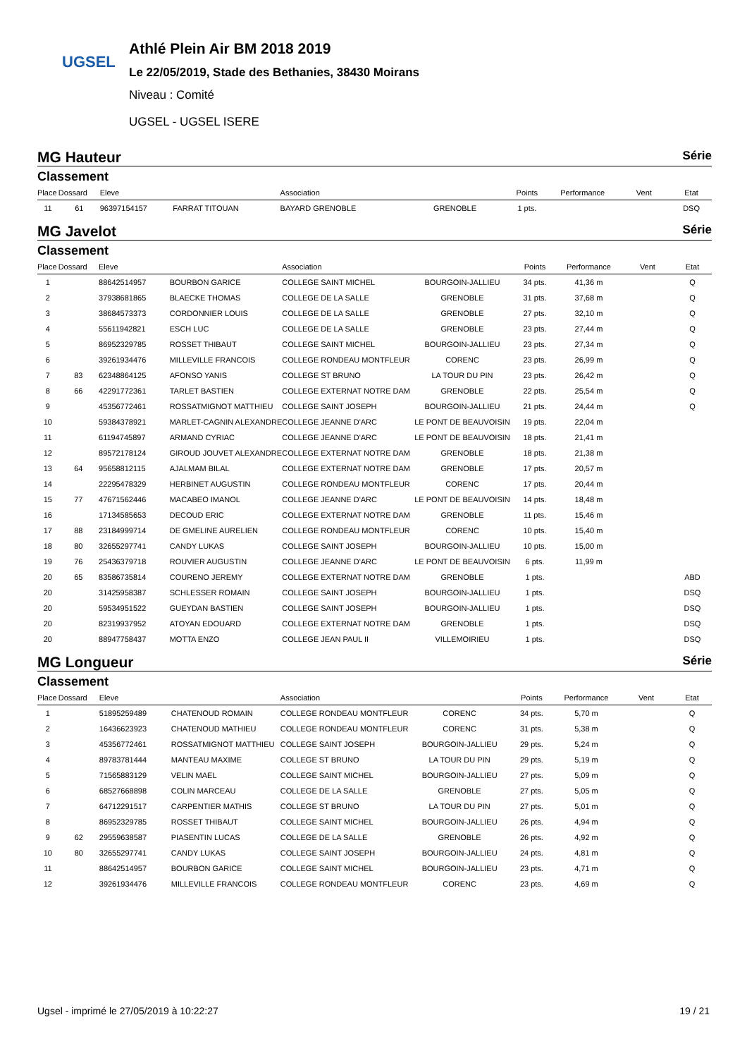UGSEL
Athlé Plein Air BM 2018 2019
Le 22/05/2019, Stade des Bethanies, 38430 Moirans
Niveau : Comité
UGSEL - UGSEL ISERE
MG Hauteur Série
Classement
| Place | Dossard | Eleve | | Association | | Points | Performance | Vent | Etat |
| --- | --- | --- | --- | --- | --- | --- | --- | --- | --- |
| 11 | 61 | 96397154157 | FARRAT TITOUAN | BAYARD GRENOBLE | GRENOBLE | 1 pts. | | | DSQ |
MG Javelot Série
Classement
| Place | Dossard | Eleve | | Association | | Points | Performance | Vent | Etat |
| --- | --- | --- | --- | --- | --- | --- | --- | --- | --- |
| 1 | | 88642514957 | BOURBON GARICE | COLLEGE SAINT MICHEL | BOURGOIN-JALLIEU | 34 pts. | 41,36 m | | Q |
| 2 | | 37938681865 | BLAECKE THOMAS | COLLEGE DE LA SALLE | GRENOBLE | 31 pts. | 37,68 m | | Q |
| 3 | | 38684573373 | CORDONNIER LOUIS | COLLEGE DE LA SALLE | GRENOBLE | 27 pts. | 32,10 m | | Q |
| 4 | | 55611942821 | ESCH LUC | COLLEGE DE LA SALLE | GRENOBLE | 23 pts. | 27,44 m | | Q |
| 5 | | 86952329785 | ROSSET THIBAUT | COLLEGE SAINT MICHEL | BOURGOIN-JALLIEU | 23 pts. | 27,34 m | | Q |
| 6 | | 39261934476 | MILLEVILLE FRANCOIS | COLLEGE RONDEAU MONTFLEUR | CORENC | 23 pts. | 26,99 m | | Q |
| 7 | 83 | 62348864125 | AFONSO YANIS | COLLEGE ST BRUNO | LA TOUR DU PIN | 23 pts. | 26,42 m | | Q |
| 8 | 66 | 42291772361 | TARLET BASTIEN | COLLEGE EXTERNAT NOTRE DAM | GRENOBLE | 22 pts. | 25,54 m | | Q |
| 9 | | 45356772461 | ROSSATMIGNOT MATTHIEU | COLLEGE SAINT JOSEPH | BOURGOIN-JALLIEU | 21 pts. | 24,44 m | | Q |
| 10 | | 59384378921 | MARLET-CAGNIN ALEXANDRE | COLLEGE JEANNE D'ARC | LE PONT DE BEAUVOISIN | 19 pts. | 22,04 m | | |
| 11 | | 61194745897 | ARMAND CYRIAC | COLLEGE JEANNE D'ARC | LE PONT DE BEAUVOISIN | 18 pts. | 21,41 m | | |
| 12 | | 89572178124 | GIROUD JOUVET ALEXANDRE | COLLEGE EXTERNAT NOTRE DAM | GRENOBLE | 18 pts. | 21,38 m | | |
| 13 | 64 | 95658812115 | AJALMAM BILAL | COLLEGE EXTERNAT NOTRE DAM | GRENOBLE | 17 pts. | 20,57 m | | |
| 14 | | 22295478329 | HERBINET AUGUSTIN | COLLEGE RONDEAU MONTFLEUR | CORENC | 17 pts. | 20,44 m | | |
| 15 | 77 | 47671562446 | MACABEO IMANOL | COLLEGE JEANNE D'ARC | LE PONT DE BEAUVOISIN | 14 pts. | 18,48 m | | |
| 16 | | 17134585653 | DECOUD ERIC | COLLEGE EXTERNAT NOTRE DAM | GRENOBLE | 11 pts. | 15,46 m | | |
| 17 | 88 | 23184999714 | DE GMELINE AURELIEN | COLLEGE RONDEAU MONTFLEUR | CORENC | 10 pts. | 15,40 m | | |
| 18 | 80 | 32655297741 | CANDY LUKAS | COLLEGE SAINT JOSEPH | BOURGOIN-JALLIEU | 10 pts. | 15,00 m | | |
| 19 | 76 | 25436379718 | ROUVIER AUGUSTIN | COLLEGE JEANNE D'ARC | LE PONT DE BEAUVOISIN | 6 pts. | 11,99 m | | |
| 20 | 65 | 83586735814 | COURENO JEREMY | COLLEGE EXTERNAT NOTRE DAM | GRENOBLE | 1 pts. | | | ABD |
| 20 | | 31425958387 | SCHLESSER ROMAIN | COLLEGE SAINT JOSEPH | BOURGOIN-JALLIEU | 1 pts. | | | DSQ |
| 20 | | 59534951522 | GUEYDAN BASTIEN | COLLEGE SAINT JOSEPH | BOURGOIN-JALLIEU | 1 pts. | | | DSQ |
| 20 | | 82319937952 | ATOYAN EDOUARD | COLLEGE EXTERNAT NOTRE DAM | GRENOBLE | 1 pts. | | | DSQ |
| 20 | | 88947758437 | MOTTA ENZO | COLLEGE JEAN PAUL II | VILLEMOIRIEU | 1 pts. | | | DSQ |
MG Longueur Série
Classement
| Place | Dossard | Eleve | | Association | | Points | Performance | Vent | Etat |
| --- | --- | --- | --- | --- | --- | --- | --- | --- | --- |
| 1 | | 51895259489 | CHATENOUD ROMAIN | COLLEGE RONDEAU MONTFLEUR | CORENC | 34 pts. | 5,70 m | | Q |
| 2 | | 16436623923 | CHATENOUD MATHIEU | COLLEGE RONDEAU MONTFLEUR | CORENC | 31 pts. | 5,38 m | | Q |
| 3 | | 45356772461 | ROSSATMIGNOT MATTHIEU | COLLEGE SAINT JOSEPH | BOURGOIN-JALLIEU | 29 pts. | 5,24 m | | Q |
| 4 | | 89783781444 | MANTEAU MAXIME | COLLEGE ST BRUNO | LA TOUR DU PIN | 29 pts. | 5,19 m | | Q |
| 5 | | 71565883129 | VELIN MAEL | COLLEGE SAINT MICHEL | BOURGOIN-JALLIEU | 27 pts. | 5,09 m | | Q |
| 6 | | 68527668898 | COLIN MARCEAU | COLLEGE DE LA SALLE | GRENOBLE | 27 pts. | 5,05 m | | Q |
| 7 | | 64712291517 | CARPENTIER MATHIS | COLLEGE ST BRUNO | LA TOUR DU PIN | 27 pts. | 5,01 m | | Q |
| 8 | | 86952329785 | ROSSET THIBAUT | COLLEGE SAINT MICHEL | BOURGOIN-JALLIEU | 26 pts. | 4,94 m | | Q |
| 9 | 62 | 29559638587 | PIASENTIN LUCAS | COLLEGE DE LA SALLE | GRENOBLE | 26 pts. | 4,92 m | | Q |
| 10 | 80 | 32655297741 | CANDY LUKAS | COLLEGE SAINT JOSEPH | BOURGOIN-JALLIEU | 24 pts. | 4,81 m | | Q |
| 11 | | 88642514957 | BOURBON GARICE | COLLEGE SAINT MICHEL | BOURGOIN-JALLIEU | 23 pts. | 4,71 m | | Q |
| 12 | | 39261934476 | MILLEVILLE FRANCOIS | COLLEGE RONDEAU MONTFLEUR | CORENC | 23 pts. | 4,69 m | | Q |
Ugsel - imprimé le 27/05/2019 à 10:22:27 19 / 21